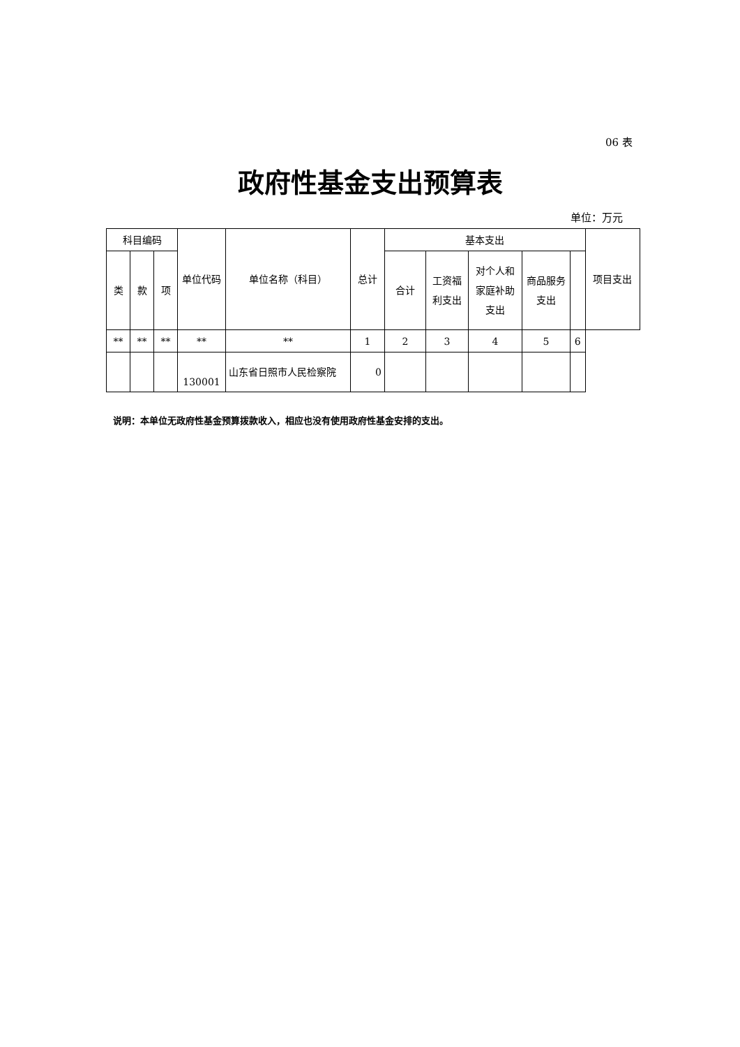06 表
政府性基金支出预算表
单位：万元
| 科目编码 | | | 单位代码 | 单位名称（科目） | 总计 | 基本支出 | | | | | 项目支出 |
| --- | --- | --- | --- | --- | --- | --- | --- | --- | --- | --- | --- |
| 类 | 款 | 项 | | | | 合计 | 工资福利支出 | 对个人和家庭补助支出 | 商品服务支出 | | |
| ** | ** | ** | ** | ** | 1 | 2 | 3 | 4 | 5 | 6 | |
| | | | 130001 | 山东省日照市人民检察院 | 0 | | | | | | |
说明：本单位无政府性基金预算拨款收入，相应也没有使用政府性基金安排的支出。